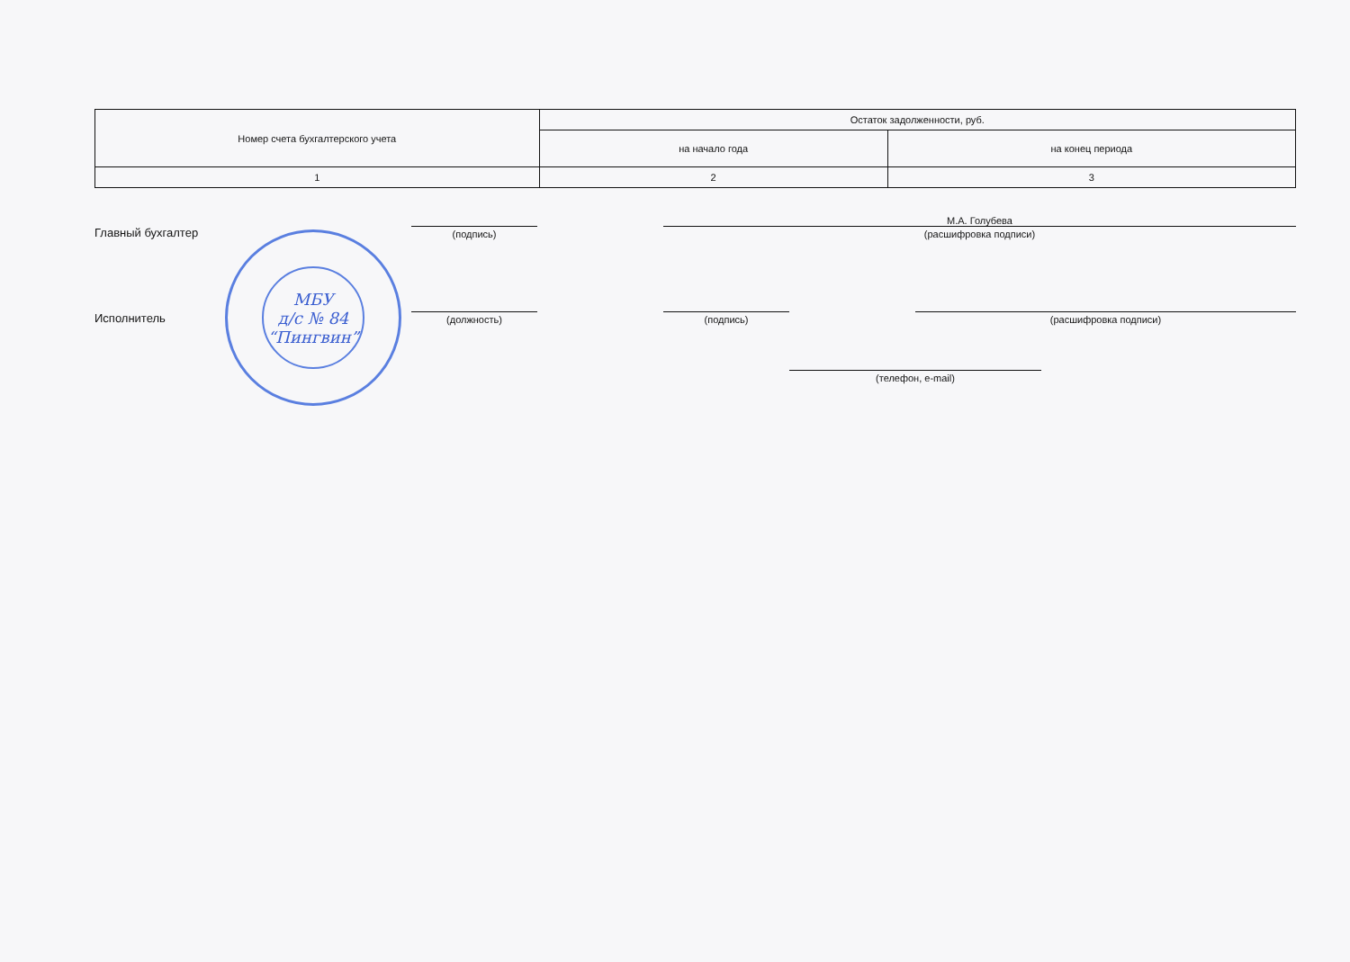| Номер счета бухгалтерского учета | Остаток задолженности, руб. | |
| --- | --- | --- |
| | на начало года | на конец периода |
| 1 | 2 | 3 |
Главный бухгалтер
(подпись)
М.А. Голубева
(расшифровка подписи)
Исполнитель
(должность)
(подпись)
(расшифровка подписи)
(телефон, e-mail)
МБУ
д/с № 84
“Пингвин”